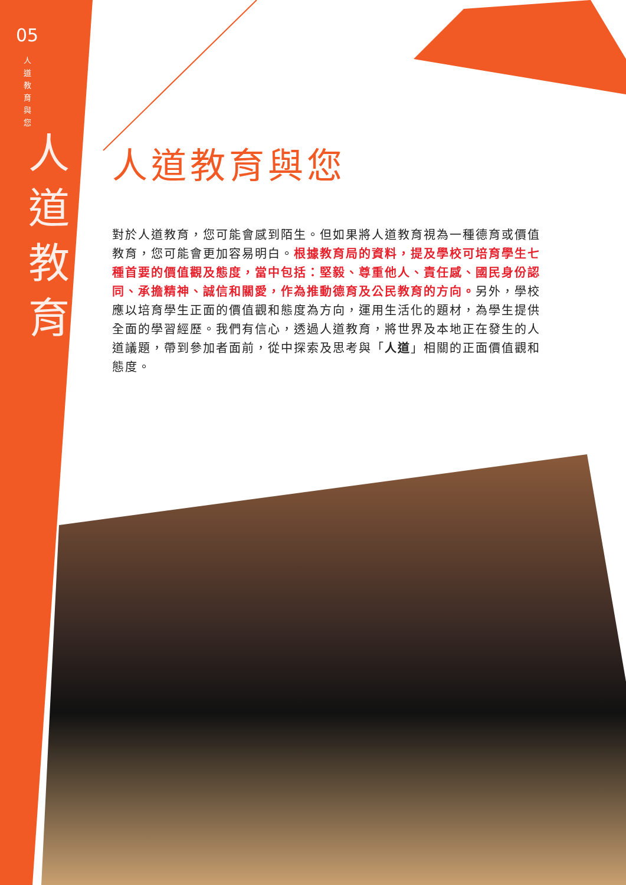05
人道教育與您
人道教育
人道教育與您
對於人道教育，您可能會感到陌生。但如果將人道教育視為一種德育或價值教育，您可能會更加容易明白。根據教育局的資料，提及學校可培育學生七種首要的價值觀及態度，當中包括：堅毅、尊重他人、責任感、國民身份認同、承擔精神、誠信和關愛，作為推動德育及公民教育的方向。另外，學校應以培育學生正面的價值觀和態度為方向，運用生活化的題材，為學生提供全面的學習經歷。我們有信心，透過人道教育，將世界及本地正在發生的人道議題，帶到參加者面前，從中探索及思考與「人道」相關的正面價值觀和態度。